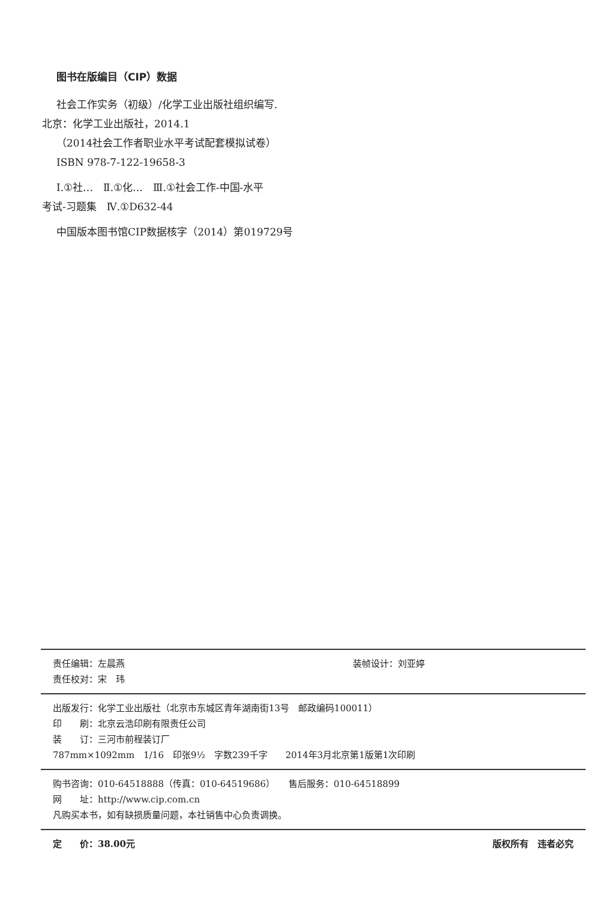图书在版编目（CIP）数据
社会工作实务（初级）/化学工业出版社组织编写.
北京：化学工业出版社，2014.1
（2014社会工作者职业水平考试配套模拟试卷）
ISBN 978-7-122-19658-3
Ⅰ.①社…　Ⅱ.①化…　Ⅲ.①社会工作-中国-水平
考试-习题集　Ⅳ.①D632-44
中国版本图书馆CIP数据核字（2014）第019729号
责任编辑：左晨燕 装帧设计：刘亚婷
责任校对：宋　玮
出版发行：化学工业出版社（北京市东城区青年湖南街13号　邮政编码100011）
印　　刷：北京云浩印刷有限责任公司
装　　订：三河市前程装订厂
787mm×1092mm　1/16　印张9½　字数239千字　　2014年3月北京第1版第1次印刷
购书咨询：010-64518888（传真：010-64519686）　　售后服务：010-64518899
网　　址：http://www.cip.com.cn
凡购买本书，如有缺损质量问题，本社销售中心负责调换。
定　　价：38.00元 版权所有　违者必究